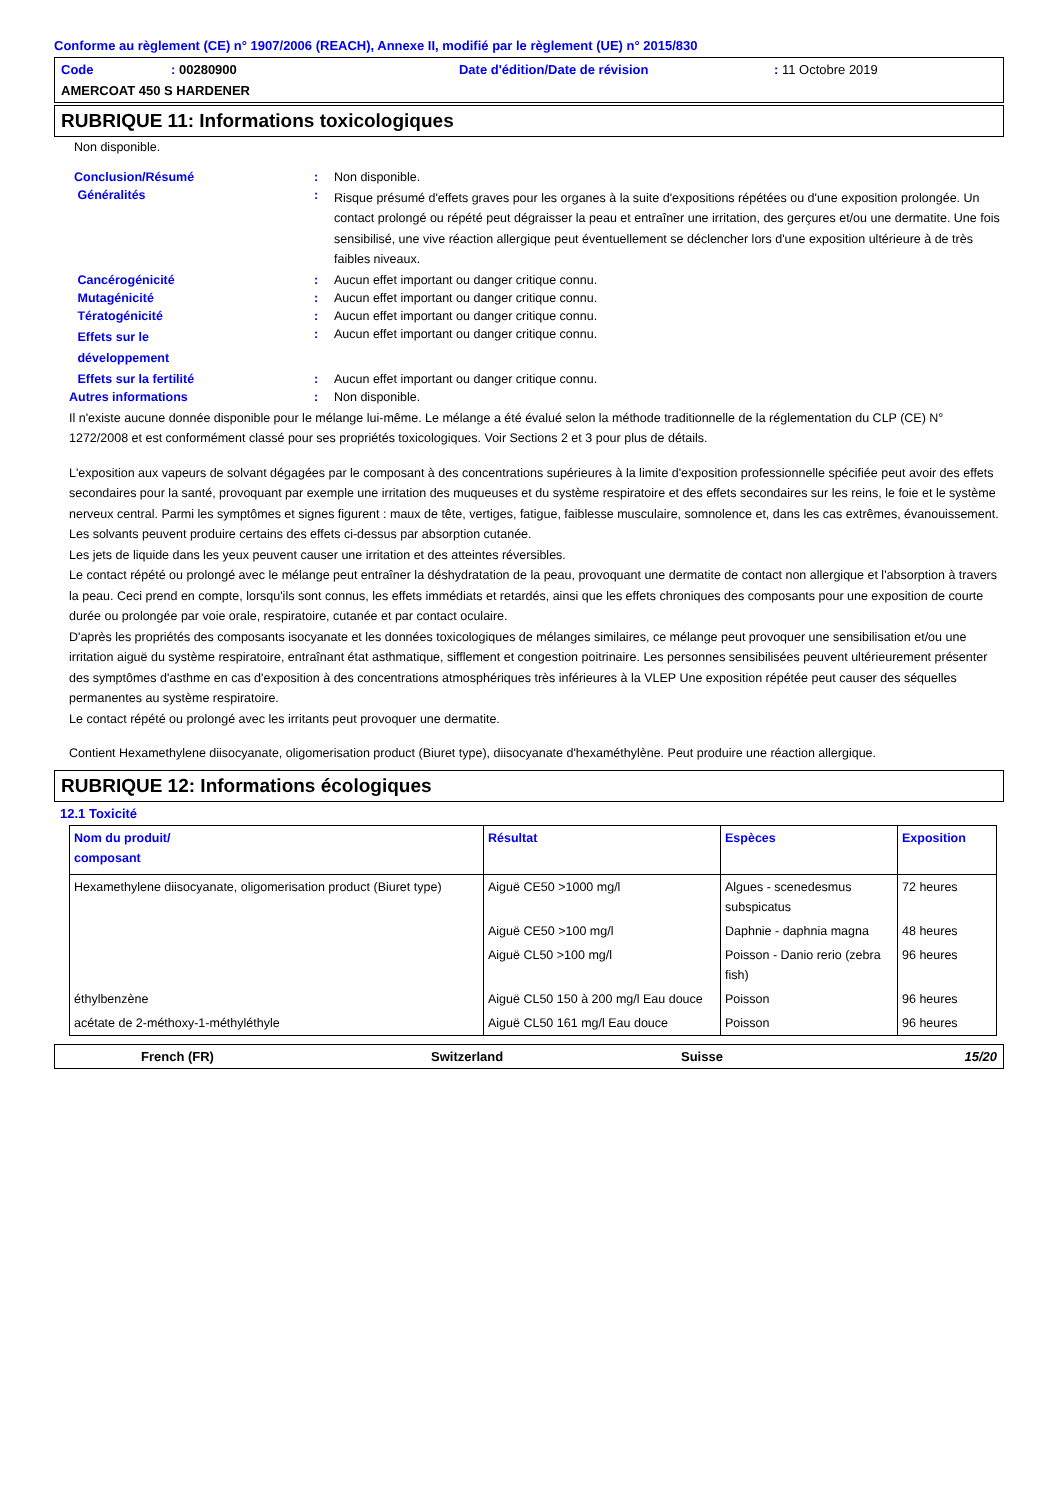Conforme au règlement (CE) n° 1907/2006 (REACH), Annexe II, modifié par le règlement (UE) n° 2015/830
Code: 00280900 Date d'édition/Date de révision: 11 Octobre 2019
AMERCOAT 450 S HARDENER
RUBRIQUE 11: Informations toxicologiques
Non disponible.
Conclusion/Résumé: Non disponible.
Généralités: Risque présumé d'effets graves pour les organes à la suite d'expositions répétées ou d'une exposition prolongée. Un contact prolongé ou répété peut dégraisser la peau et entraîner une irritation, des gerçures et/ou une dermatite. Une fois sensibilisé, une vive réaction allergique peut éventuellement se déclencher lors d'une exposition ultérieure à de très faibles niveaux.
Cancérogénicité: Aucun effet important ou danger critique connu.
Mutagénicité: Aucun effet important ou danger critique connu.
Tératogénicité: Aucun effet important ou danger critique connu.
Effets sur le
développement: Aucun effet important ou danger critique connu.
Effets sur la fertilité: Aucun effet important ou danger critique connu.
Autres informations: Non disponible.
Il n'existe aucune donnée disponible pour le mélange lui-même. Le mélange a été évalué selon la méthode traditionnelle de la réglementation du CLP (CE) N° 1272/2008 et est conformément classé pour ses propriétés toxicologiques. Voir Sections 2 et 3 pour plus de détails.
L'exposition aux vapeurs de solvant dégagées par le composant à des concentrations supérieures à la limite d'exposition professionnelle spécifiée peut avoir des effets secondaires pour la santé, provoquant par exemple une irritation des muqueuses et du système respiratoire et des effets secondaires sur les reins, le foie et le système nerveux central. Parmi les symptômes et signes figurent : maux de tête, vertiges, fatigue, faiblesse musculaire, somnolence et, dans les cas extrêmes, évanouissement. Les solvants peuvent produire certains des effets ci-dessus par absorption cutanée.
Les jets de liquide dans les yeux peuvent causer une irritation et des atteintes réversibles.
Le contact répété ou prolongé avec le mélange peut entraîner la déshydratation de la peau, provoquant une dermatite de contact non allergique et l'absorption à travers la peau. Ceci prend en compte, lorsqu'ils sont connus, les effets immédiats et retardés, ainsi que les effets chroniques des composants pour une exposition de courte durée ou prolongée par voie orale, respiratoire, cutanée et par contact oculaire.
D'après les propriétés des composants isocyanate et les données toxicologiques de mélanges similaires, ce mélange peut provoquer une sensibilisation et/ou une irritation aiguë du système respiratoire, entraînant état asthmatique, sifflement et congestion poitrinaire. Les personnes sensibilisées peuvent ultérieurement présenter des symptômes d'asthme en cas d'exposition à des concentrations atmosphériques très inférieures à la VLEP Une exposition répétée peut causer des séquelles permanentes au système respiratoire.
Le contact répété ou prolongé avec les irritants peut provoquer une dermatite.
Contient Hexamethylene diisocyanate, oligomerisation product (Biuret type), diisocyanate d'hexaméthylène. Peut produire une réaction allergique.
RUBRIQUE 12: Informations écologiques
12.1 Toxicité
| Nom du produit/ composant | Résultat | Espèces | Exposition |
| --- | --- | --- | --- |
| Hexamethylene diisocyanate, oligomerisation product (Biuret type) | Aiguë CE50 >1000 mg/l | Algues - scenedesmus subspicatus | 72 heures |
| | Aiguë CE50 >100 mg/l | Daphnie - daphnia magna | 48 heures |
| | Aiguë CL50 >100 mg/l | Poisson - Danio rerio (zebra fish) | 96 heures |
| éthylbenzène | Aiguë CL50 150 à 200 mg/l Eau douce | Poisson | 96 heures |
| acétate de 2-méthoxy-1-méthyléthyle | Aiguë CL50 161 mg/l Eau douce | Poisson | 96 heures |
French (FR) Switzerland Suisse 15/20